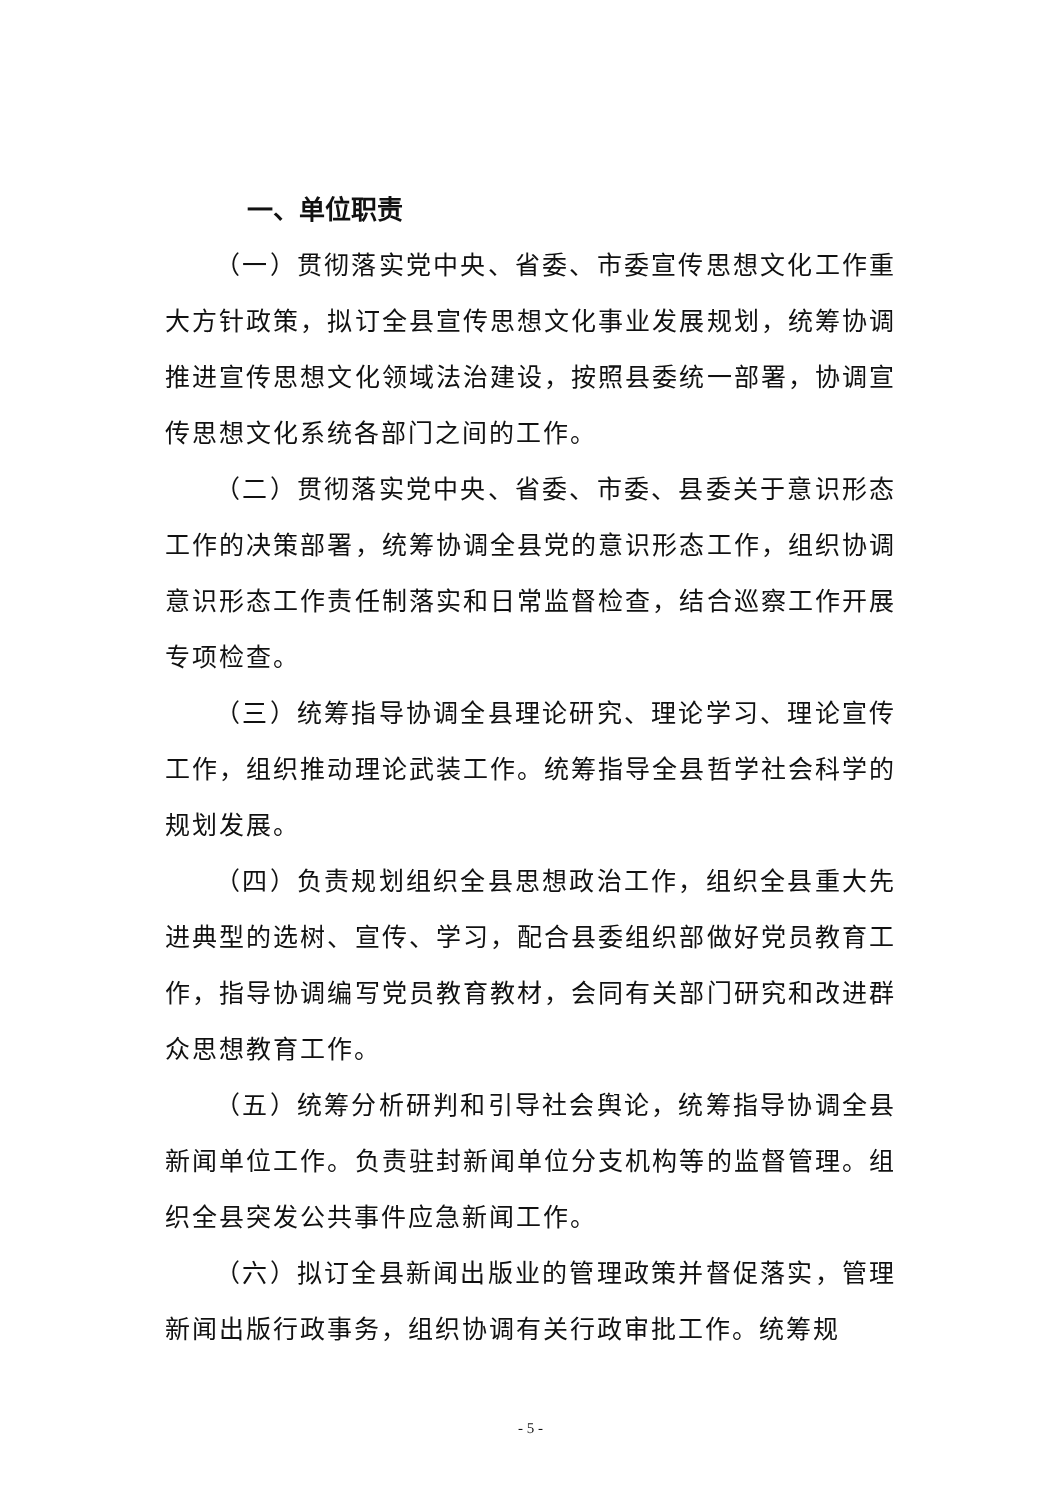一、单位职责
（一）贯彻落实党中央、省委、市委宣传思想文化工作重大方针政策，拟订全县宣传思想文化事业发展规划，统筹协调推进宣传思想文化领域法治建设，按照县委统一部署，协调宣传思想文化系统各部门之间的工作。
（二）贯彻落实党中央、省委、市委、县委关于意识形态工作的决策部署，统筹协调全县党的意识形态工作，组织协调意识形态工作责任制落实和日常监督检查，结合巡察工作开展专项检查。
（三）统筹指导协调全县理论研究、理论学习、理论宣传工作，组织推动理论武装工作。统筹指导全县哲学社会科学的规划发展。
（四）负责规划组织全县思想政治工作，组织全县重大先进典型的选树、宣传、学习，配合县委组织部做好党员教育工作，指导协调编写党员教育教材，会同有关部门研究和改进群众思想教育工作。
（五）统筹分析研判和引导社会舆论，统筹指导协调全县新闻单位工作。负责驻封新闻单位分支机构等的监督管理。组织全县突发公共事件应急新闻工作。
（六）拟订全县新闻出版业的管理政策并督促落实，管理新闻出版行政事务，组织协调有关行政审批工作。统筹规
- 5 -